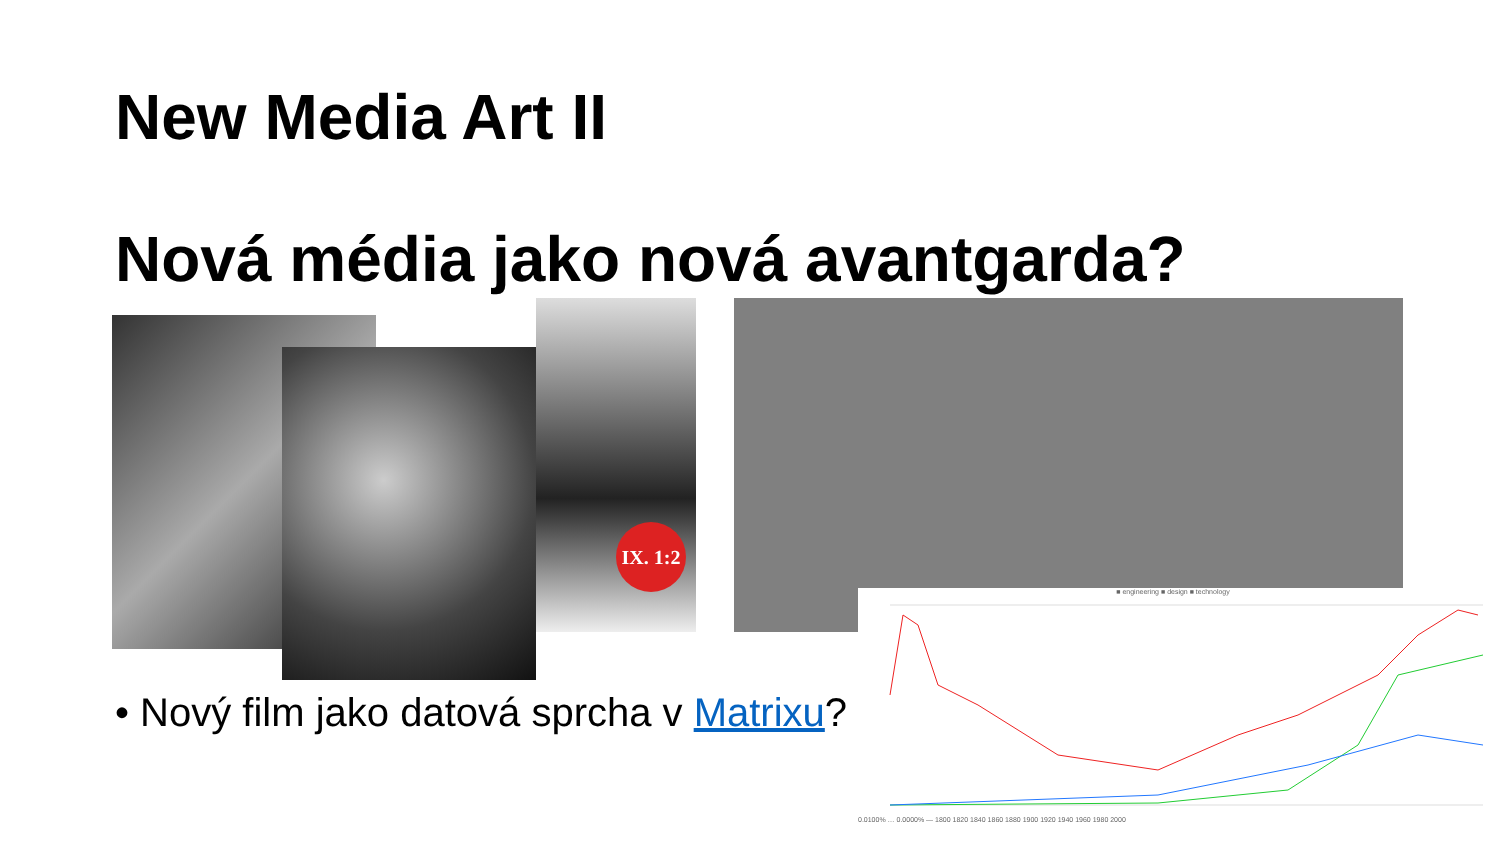New Media Art II
Nová média jako nová avantgarda?
IX. 1:2
■ engineering ■ design ■ technology
0.0100% … 0.0000% — 1800 1820 1840 1860 1880 1900 1920 1940 1960 1980 2000
• Nový film jako datová sprcha v Matrixu?